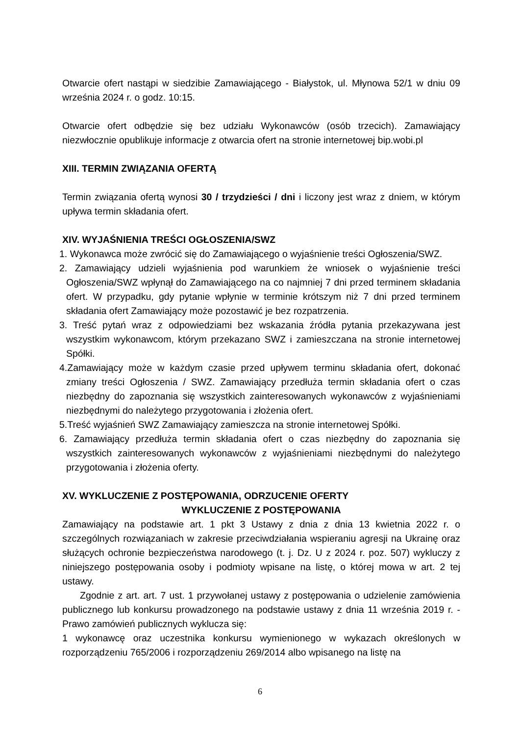Otwarcie ofert nastąpi w siedzibie Zamawiającego - Białystok, ul. Młynowa 52/1 w dniu 09 września 2024 r. o godz. 10:15.
Otwarcie ofert odbędzie się bez udziału Wykonawców (osób trzecich). Zamawiający niezwłocznie opublikuje informacje z otwarcia ofert na stronie internetowej bip.wobi.pl
XIII. TERMIN ZWIĄZANIA OFERTĄ
Termin związania ofertą wynosi 30 / trzydzieści / dni i liczony jest wraz z dniem, w którym upływa termin składania ofert.
XIV. WYJAŚNIENIA TREŚCI OGŁOSZENIA/SWZ
1. Wykonawca może zwrócić się do Zamawiającego o wyjaśnienie treści Ogłoszenia/SWZ.
2. Zamawiający udzieli wyjaśnienia pod warunkiem że wniosek o wyjaśnienie treści Ogłoszenia/SWZ wpłynął do Zamawiającego na co najmniej 7 dni przed terminem składania ofert. W przypadku, gdy pytanie wpłynie w terminie krótszym niż 7 dni przed terminem składania ofert Zamawiający może pozostawić je bez rozpatrzenia.
3. Treść pytań wraz z odpowiedziami bez wskazania źródła pytania przekazywana jest wszystkim wykonawcom, którym przekazano SWZ i zamieszczana na stronie internetowej Spółki.
4.Zamawiający może w każdym czasie przed upływem terminu składania ofert, dokonać zmiany treści Ogłoszenia / SWZ. Zamawiający przedłuża termin składania ofert o czas niezbędny do zapoznania się wszystkich zainteresowanych wykonawców z wyjaśnieniami niezbędnymi do należytego przygotowania i złożenia ofert.
5.Treść wyjaśnień SWZ Zamawiający zamieszcza na stronie internetowej Spółki.
6. Zamawiający przedłuża termin składania ofert o czas niezbędny do zapoznania się wszystkich zainteresowanych wykonawców z wyjaśnieniami niezbędnymi do należytego przygotowania i złożenia oferty.
XV. WYKLUCZENIE Z POSTĘPOWANIA, ODRZUCENIE OFERTY
WYKLUCZENIE Z POSTĘPOWANIA
Zamawiający na podstawie art. 1 pkt 3 Ustawy z dnia z dnia 13 kwietnia 2022 r. o szczególnych rozwiązaniach w zakresie przeciwdziałania wspieraniu agresji na Ukrainę oraz służących ochronie bezpieczeństwa narodowego (t. j. Dz. U z 2024 r. poz. 507) wykluczy z niniejszego postępowania osoby i podmioty wpisane na listę, o której mowa w art. 2 tej ustawy.
Zgodnie z art. art. 7 ust. 1 przywołanej ustawy z postępowania o udzielenie zamówienia publicznego lub konkursu prowadzonego na podstawie ustawy z dnia 11 września 2019 r. - Prawo zamówień publicznych wyklucza się:
1 wykonawcę oraz uczestnika konkursu wymienionego w wykazach określonych w rozporządzeniu 765/2006 i rozporządzeniu 269/2014 albo wpisanego na listę na
6